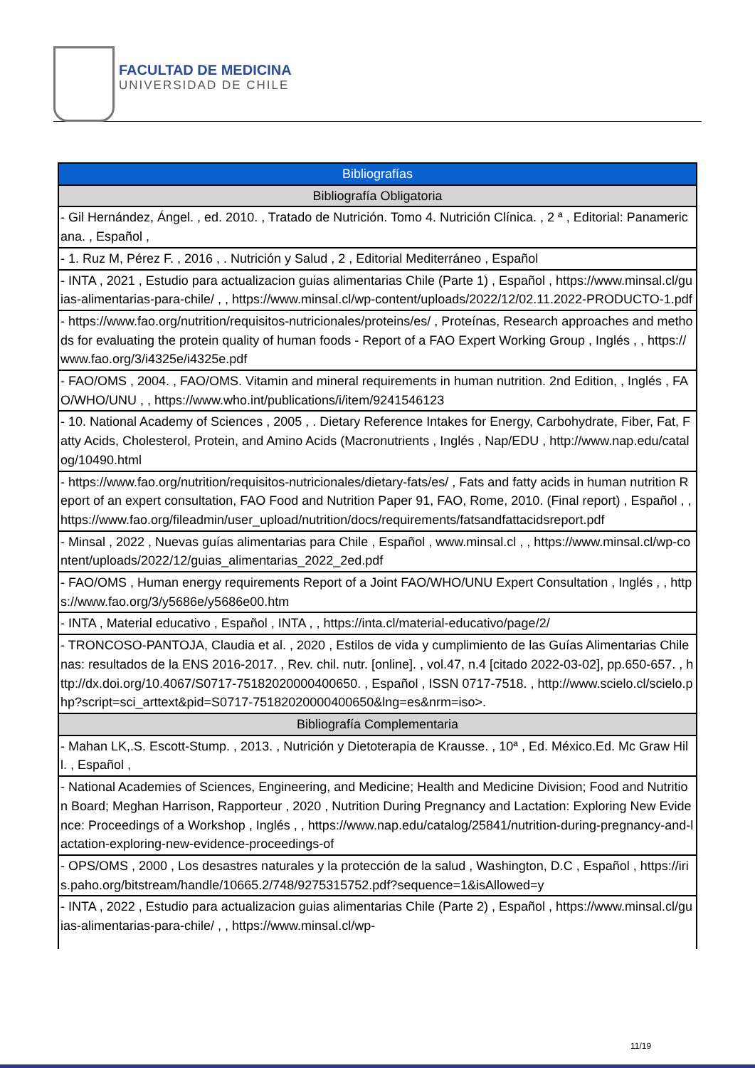FACULTAD DE MEDICINA
UNIVERSIDAD DE CHILE
| Bibliografías |
| --- |
| Bibliografía Obligatoria |
| - Gil Hernández, Ángel. , ed. 2010. , Tratado de Nutrición. Tomo 4. Nutrición Clínica. , 2 ª , Editorial: Panamericana. , Español , |
| - 1. Ruz M, Pérez F. , 2016 , . Nutrición y Salud , 2 , Editorial Mediterráneo , Español |
| - INTA , 2021 , Estudio para actualizacion guias alimentarias Chile (Parte 1) , Español , https://www.minsal.cl/guias-alimentarias-para-chile/ , , https://www.minsal.cl/wp-content/uploads/2022/12/02.11.2022-PRODUCTO-1.pdf |
| - https://www.fao.org/nutrition/requisitos-nutricionales/proteins/es/ , Proteínas, Research approaches and methods for evaluating the protein quality of human foods - Report of a FAO Expert Working Group , Inglés , , https://www.fao.org/3/i4325e/i4325e.pdf |
| - FAO/OMS , 2004. , FAO/OMS. Vitamin and mineral requirements in human nutrition. 2nd Edition, , Inglés , FAO/WHO/UNU , , https://www.who.int/publications/i/item/9241546123 |
| - 10. National Academy of Sciences , 2005 , . Dietary Reference Intakes for Energy, Carbohydrate, Fiber, Fat, Fatty Acids, Cholesterol, Protein, and Amino Acids (Macronutrients , Inglés , Nap/EDU , http://www.nap.edu/catalog/10490.html |
| - https://www.fao.org/nutrition/requisitos-nutricionales/dietary-fats/es/ , Fats and fatty acids in human nutrition Report of an expert consultation, FAO Food and Nutrition Paper 91, FAO, Rome, 2010. (Final report) , Español , , https://www.fao.org/fileadmin/user_upload/nutrition/docs/requirements/fatsandfattacidsreport.pdf |
| - Minsal , 2022 , Nuevas guías alimentarias para Chile , Español , www.minsal.cl , , https://www.minsal.cl/wp-content/uploads/2022/12/guias_alimentarias_2022_2ed.pdf |
| - FAO/OMS , Human energy requirements Report of a Joint FAO/WHO/UNU Expert Consultation , Inglés , , https://www.fao.org/3/y5686e/y5686e00.htm |
| - INTA , Material educativo , Español , INTA , , https://inta.cl/material-educativo/page/2/ |
| - TRONCOSO-PANTOJA, Claudia et al. , 2020 , Estilos de vida y cumplimiento de las Guías Alimentarias Chilenas: resultados de la ENS 2016-2017. , Rev. chil. nutr. [online]. , vol.47, n.4 [citado 2022-03-02], pp.650-657. , http://dx.doi.org/10.4067/S0717-75182020000400650. , Español , ISSN 0717-7518. , http://www.scielo.cl/scielo.php?script=sci_arttext&pid=S0717-75182020000400650&lng=es&nrm=iso>. |
| Bibliografía Complementaria |
| - Mahan LK,.S. Escott-Stump. , 2013. , Nutrición y Dietoterapia de Krausse. , 10ª , Ed. México.Ed. Mc Graw Hill. , Español , |
| - National Academies of Sciences, Engineering, and Medicine; Health and Medicine Division; Food and Nutrition Board; Meghan Harrison, Rapporteur , 2020 , Nutrition During Pregnancy and Lactation: Exploring New Evidence: Proceedings of a Workshop , Inglés , , https://www.nap.edu/catalog/25841/nutrition-during-pregnancy-and-lactation-exploring-new-evidence-proceedings-of |
| - OPS/OMS , 2000 , Los desastres naturales y la protección de la salud , Washington, D.C , Español , https://iris.paho.org/bitstream/handle/10665.2/748/9275315752.pdf?sequence=1&isAllowed=y |
| - INTA , 2022 , Estudio para actualizacion guias alimentarias Chile (Parte 2) , Español , https://www.minsal.cl/guias-alimentarias-para-chile/ , , https://www.minsal.cl/wp- |
11/19